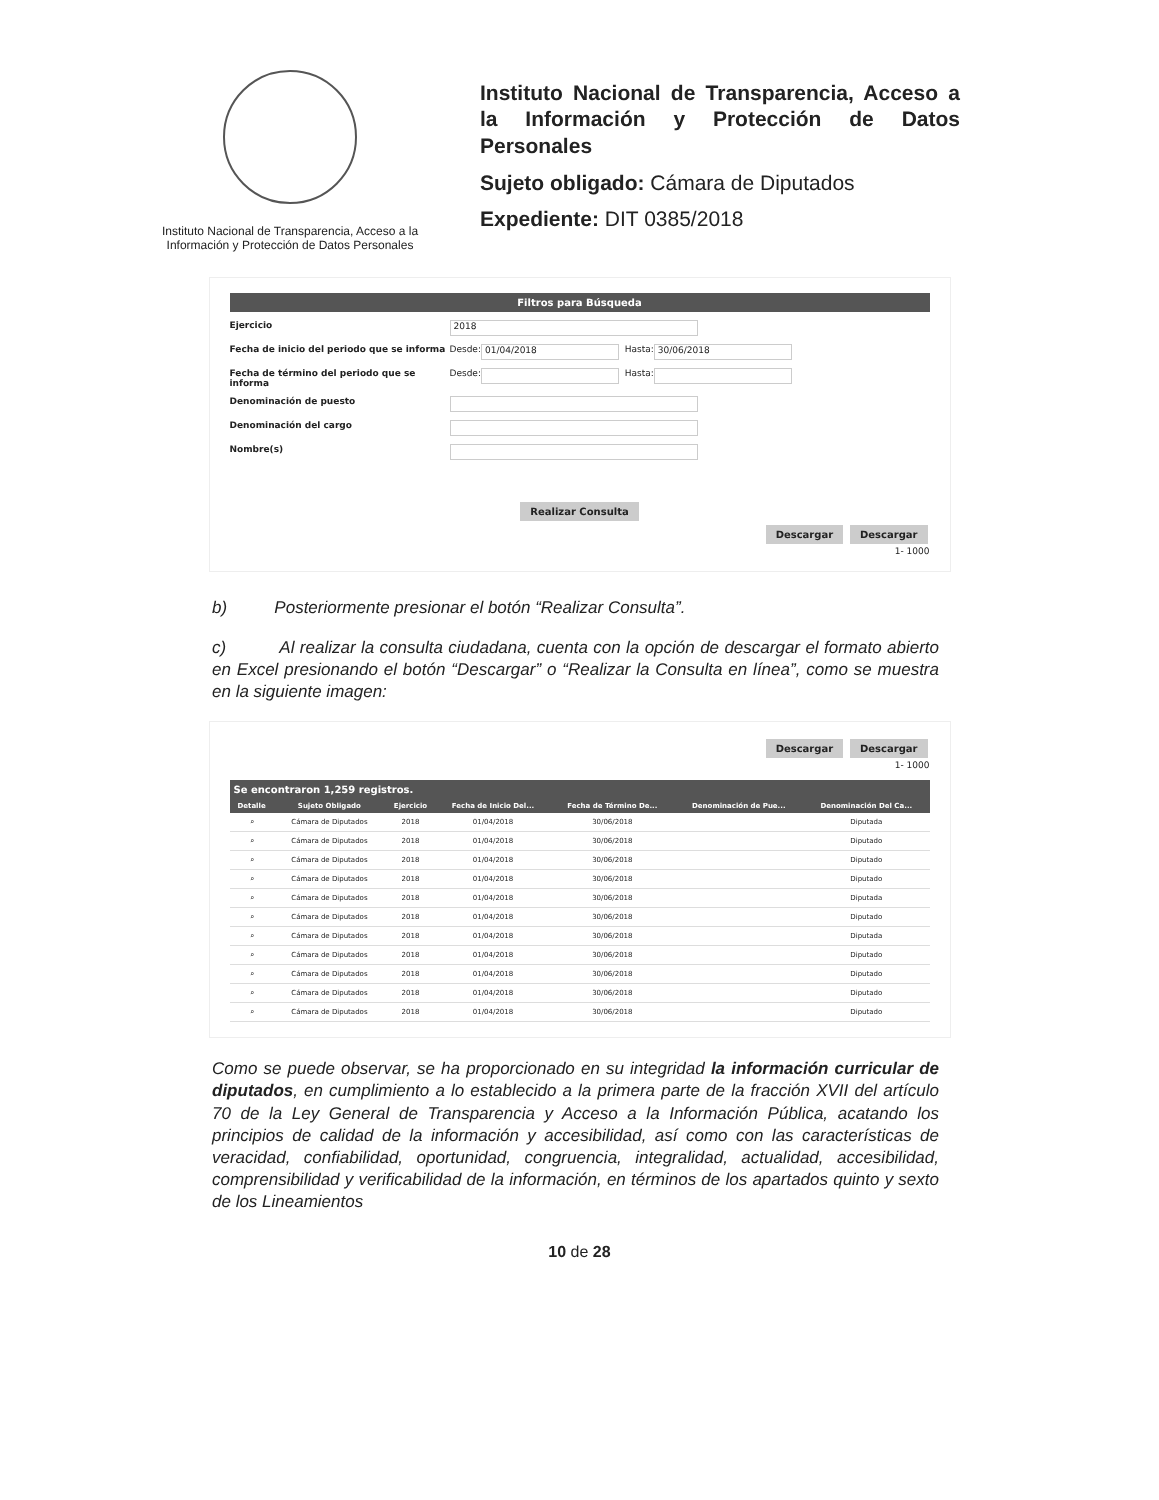Instituto Nacional de Transparencia, Acceso a la Información y Protección de Datos Personales
Instituto Nacional de Transparencia, Acceso a la Información y Protección de Datos Personales
Sujeto obligado: Cámara de Diputados
Expediente: DIT 0385/2018
Filtros para Búsqueda
Ejercicio 2018
Fecha de inicio del periodo que se informa Desde: 01/04/2018 Hasta: 30/06/2018
Fecha de término del periodo que se informa Desde: Hasta:
Denominación de puesto
Denominación del cargo
Nombre(s)
Realizar Consulta
Descargar Descargar
1- 1000
b) Posteriormente presionar el botón “Realizar Consulta”.
c) Al realizar la consulta ciudadana, cuenta con la opción de descargar el formato abierto en Excel presionando el botón “Descargar” o “Realizar la Consulta en línea”, como se muestra en la siguiente imagen:
Descargar Descargar
1- 1000
Se encontraron 1,259 registros.
| Detalle | Sujeto Obligado | Ejercicio | Fecha de Inicio Del... | Fecha de Término De... | Denominación de Pue... | Denominación Del Ca... |
| --- | --- | --- | --- | --- | --- | --- |
| ⌕ | Cámara de Diputados | 2018 | 01/04/2018 | 30/06/2018 | | Diputada |
| ⌕ | Cámara de Diputados | 2018 | 01/04/2018 | 30/06/2018 | | Diputado |
| ⌕ | Cámara de Diputados | 2018 | 01/04/2018 | 30/06/2018 | | Diputado |
| ⌕ | Cámara de Diputados | 2018 | 01/04/2018 | 30/06/2018 | | Diputado |
| ⌕ | Cámara de Diputados | 2018 | 01/04/2018 | 30/06/2018 | | Diputada |
| ⌕ | Cámara de Diputados | 2018 | 01/04/2018 | 30/06/2018 | | Diputado |
| ⌕ | Cámara de Diputados | 2018 | 01/04/2018 | 30/06/2018 | | Diputada |
| ⌕ | Cámara de Diputados | 2018 | 01/04/2018 | 30/06/2018 | | Diputado |
| ⌕ | Cámara de Diputados | 2018 | 01/04/2018 | 30/06/2018 | | Diputado |
| ⌕ | Cámara de Diputados | 2018 | 01/04/2018 | 30/06/2018 | | Diputado |
| ⌕ | Cámara de Diputados | 2018 | 01/04/2018 | 30/06/2018 | | Diputado |
Como se puede observar, se ha proporcionado en su integridad la información curricular de diputados, en cumplimiento a lo establecido a la primera parte de la fracción XVII del artículo 70 de la Ley General de Transparencia y Acceso a la Información Pública, acatando los principios de calidad de la información y accesibilidad, así como con las características de veracidad, confiabilidad, oportunidad, congruencia, integralidad, actualidad, accesibilidad, comprensibilidad y verificabilidad de la información, en términos de los apartados quinto y sexto de los Lineamientos
10 de 28